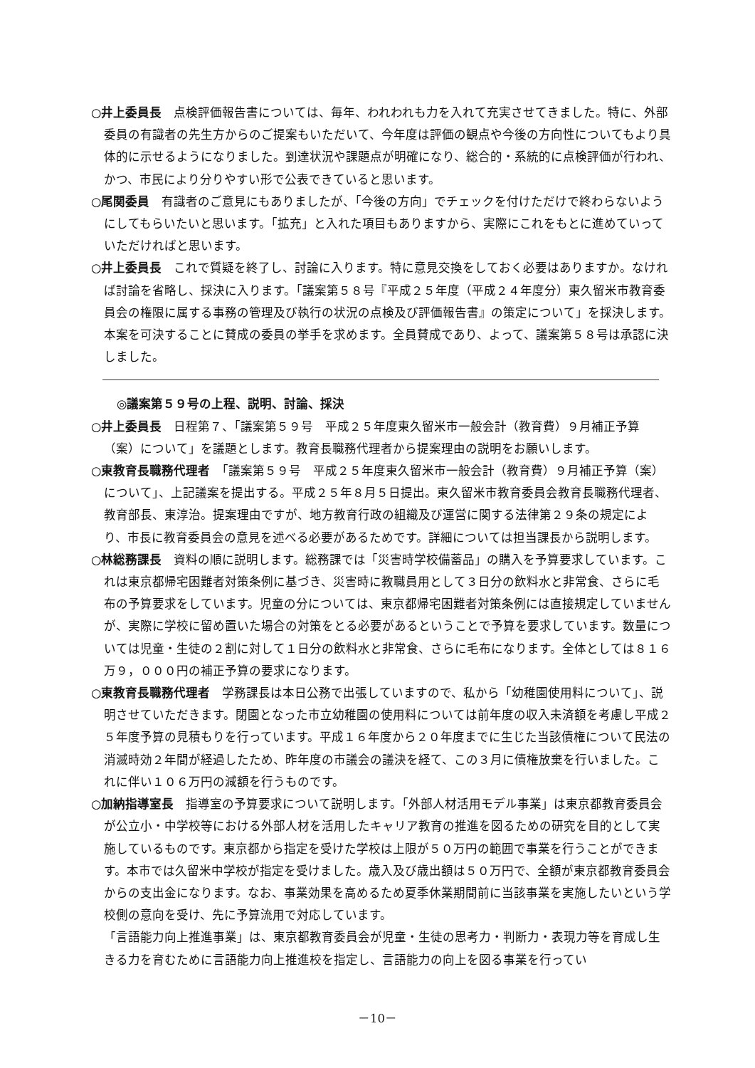○井上委員長　点検評価報告書については、毎年、われわれも力を入れて充実させてきました。特に、外部委員の有識者の先生方からのご提案もいただいて、今年度は評価の観点や今後の方向性についてもより具体的に示せるようになりました。到達状況や課題点が明確になり、総合的・系統的に点検評価が行われ、かつ、市民により分りやすい形で公表できていると思います。
○尾関委員　有識者のご意見にもありましたが、「今後の方向」でチェックを付けただけで終わらないようにしてもらいたいと思います。「拡充」と入れた項目もありますから、実際にこれをもとに進めていっていただければと思います。
○井上委員長　これで質疑を終了し、討論に入ります。特に意見交換をしておく必要はありますか。なければ討論を省略し、採決に入ります。「議案第５８号『平成２５年度（平成２４年度分）東久留米市教育委員会の権限に属する事務の管理及び執行の状況の点検及び評価報告書』の策定について」を採決します。本案を可決することに賛成の委員の挙手を求めます。全員賛成であり、よって、議案第５８号は承認に決しました。
◎議案第５９号の上程、説明、討論、採決
○井上委員長　日程第７、「議案第５９号　平成２５年度東久留米市一般会計（教育費）９月補正予算（案）について」を議題とします。教育長職務代理者から提案理由の説明をお願いします。
○東教育長職務代理者　「議案第５９号　平成２５年度東久留米市一般会計（教育費）９月補正予算（案）について」、上記議案を提出する。平成２５年８月５日提出。東久留米市教育委員会教育長職務代理者、教育部長、東淳治。提案理由ですが、地方教育行政の組織及び運営に関する法律第２９条の規定により、市長に教育委員会の意見を述べる必要があるためです。詳細については担当課長から説明します。
○林総務課長　資料の順に説明します。総務課では「災害時学校備蓄品」の購入を予算要求しています。これは東京都帰宅困難者対策条例に基づき、災害時に教職員用として３日分の飲料水と非常食、さらに毛布の予算要求をしています。児童の分については、東京都帰宅困難者対策条例には直接規定していませんが、実際に学校に留め置いた場合の対策をとる必要があるということで予算を要求しています。数量については児童・生徒の２割に対して１日分の飲料水と非常食、さらに毛布になります。全体としては８１６万９，０００円の補正予算の要求になります。
○東教育長職務代理者　学務課長は本日公務で出張していますので、私から「幼稚園使用料について」、説明させていただきます。閉園となった市立幼稚園の使用料については前年度の収入未済額を考慮し平成２５年度予算の見積もりを行っています。平成１６年度から２０年度までに生じた当該債権について民法の消滅時効２年間が経過したため、昨年度の市議会の議決を経て、この３月に債権放棄を行いました。これに伴い１０６万円の減額を行うものです。
○加納指導室長　指導室の予算要求について説明します。「外部人材活用モデル事業」は東京都教育委員会が公立小・中学校等における外部人材を活用したキャリア教育の推進を図るための研究を目的として実施しているものです。東京都から指定を受けた学校は上限が５０万円の範囲で事業を行うことができます。本市では久留米中学校が指定を受けました。歳入及び歳出額は５０万円で、全額が東京都教育委員会からの支出金になります。なお、事業効果を高めるため夏季休業期間前に当該事業を実施したいという学校側の意向を受け、先に予算流用で対応しています。
「言語能力向上推進事業」は、東京都教育委員会が児童・生徒の思考力・判断力・表現力等を育成し生きる力を育むために言語能力向上推進校を指定し、言語能力の向上を図る事業を行ってい
－10－